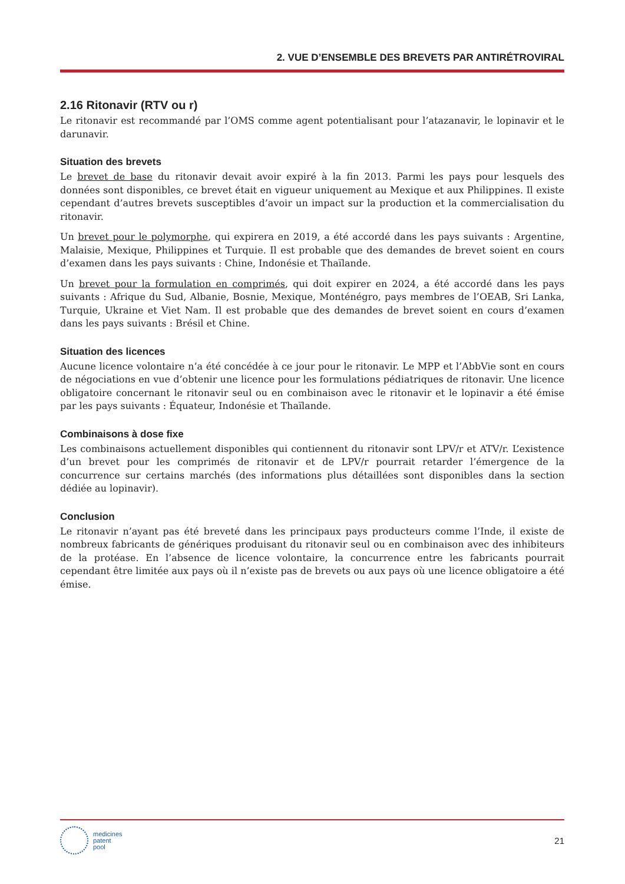2. VUE D’ENSEMBLE DES BREVETS PAR ANTIRÉTROVIRAL
2.16 Ritonavir (RTV ou r)
Le ritonavir est recommandé par l’OMS comme agent potentialisant pour l’atazanavir, le lopinavir et le darunavir.
Situation des brevets
Le brevet de base du ritonavir devait avoir expiré à la fin 2013. Parmi les pays pour lesquels des données sont disponibles, ce brevet était en vigueur uniquement au Mexique et aux Philippines. Il existe cependant d’autres brevets susceptibles d’avoir un impact sur la production et la commercialisation du ritonavir.
Un brevet pour le polymorphe, qui expirera en 2019, a été accordé dans les pays suivants : Argentine, Malaisie, Mexique, Philippines et Turquie. Il est probable que des demandes de brevet soient en cours d’examen dans les pays suivants : Chine, Indonésie et Thaïlande.
Un brevet pour la formulation en comprimés, qui doit expirer en 2024, a été accordé dans les pays suivants : Afrique du Sud, Albanie, Bosnie, Mexique, Monténégro, pays membres de l’OEAB, Sri Lanka, Turquie, Ukraine et Viet Nam. Il est probable que des demandes de brevet soient en cours d’examen dans les pays suivants : Brésil et Chine.
Situation des licences
Aucune licence volontaire n’a été concédée à ce jour pour le ritonavir. Le MPP et l’AbbVie sont en cours de négociations en vue d’obtenir une licence pour les formulations pédiatriques de ritonavir. Une licence obligatoire concernant le ritonavir seul ou en combinaison avec le ritonavir et le lopinavir a été émise par les pays suivants : Équateur, Indonésie et Thaïlande.
Combinaisons à dose fixe
Les combinaisons actuellement disponibles qui contiennent du ritonavir sont LPV/r et ATV/r. L’existence d’un brevet pour les comprimés de ritonavir et de LPV/r pourrait retarder l’émergence de la concurrence sur certains marchés (des informations plus détaillées sont disponibles dans la section dédiée au lopinavir).
Conclusion
Le ritonavir n’ayant pas été breveté dans les principaux pays producteurs comme l’Inde, il existe de nombreux fabricants de génériques produisant du ritonavir seul ou en combinaison avec des inhibiteurs de la protéase. En l’absence de licence volontaire, la concurrence entre les fabricants pourrait cependant être limitée aux pays où il n’existe pas de brevets ou aux pays où une licence obligatoire a été émise.
medicines
patent
pool
21